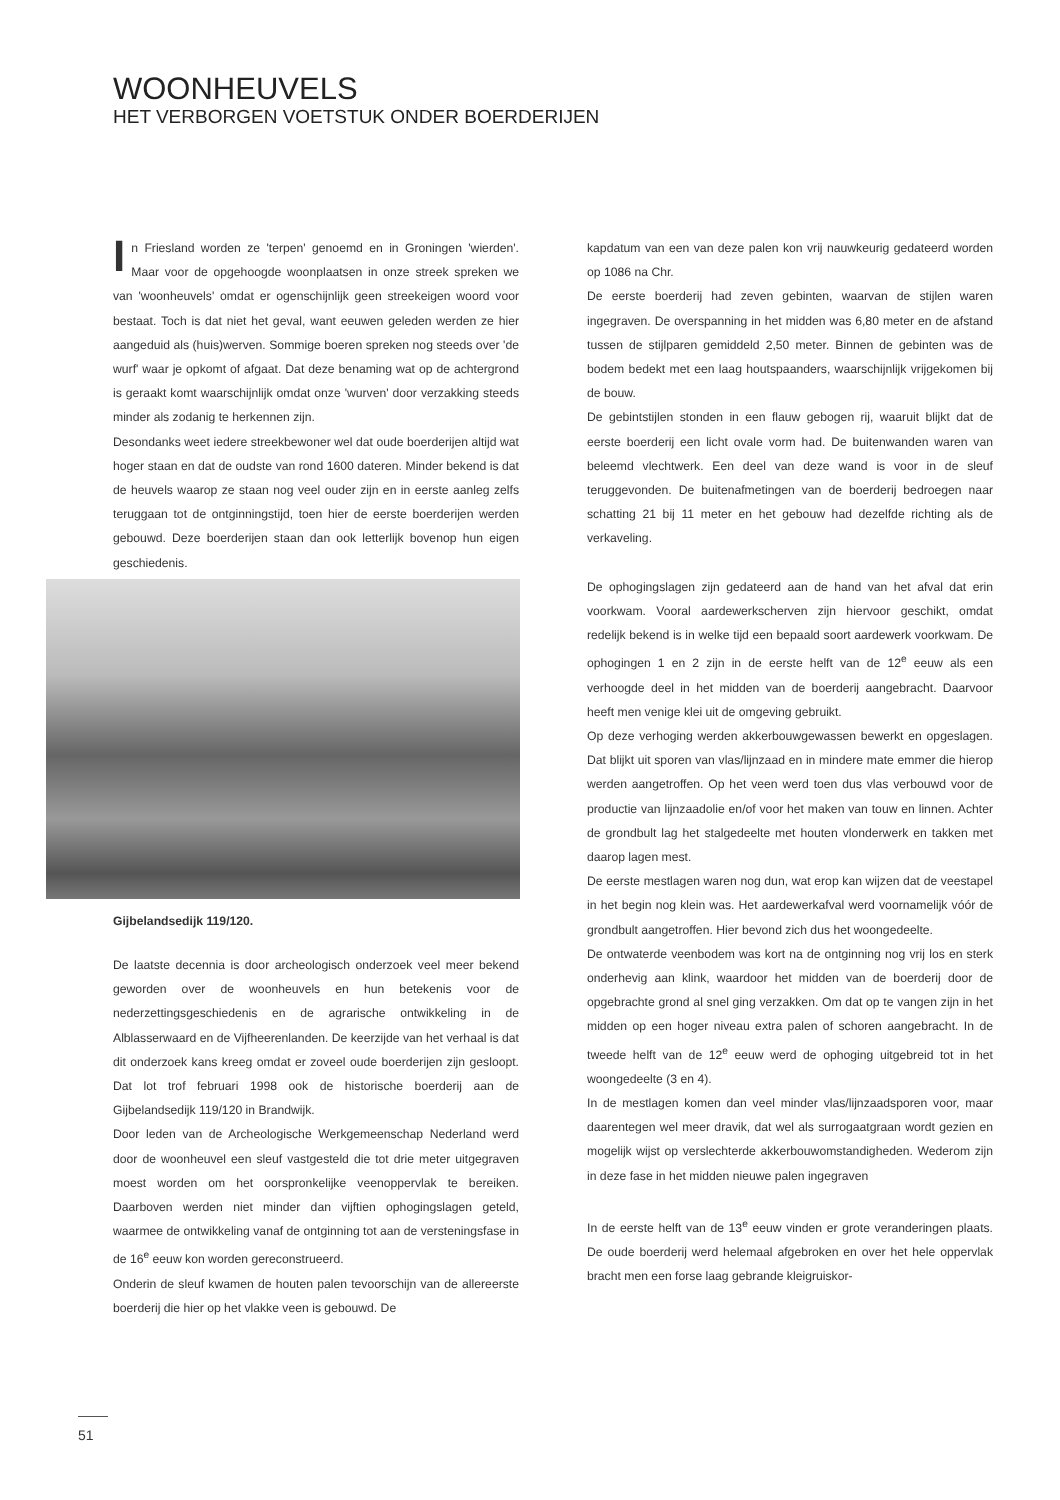WOONHEUVELS
HET VERBORGEN VOETSTUK ONDER BOERDERIJEN
In Friesland worden ze 'terpen' genoemd en in Groningen 'wierden'. Maar voor de opgehoogde woonplaatsen in onze streek spreken we van 'woonheuvels' omdat er ogenschijnlijk geen streekeigen woord voor bestaat. Toch is dat niet het geval, want eeuwen geleden werden ze hier aangeduid als (huis)werven. Sommige boeren spreken nog steeds over 'de wurf' waar je opkomt of afgaat. Dat deze benaming wat op de achtergrond is geraakt komt waarschijnlijk omdat onze 'wurven' door verzakking steeds minder als zodanig te herkennen zijn.
Desondanks weet iedere streekbewoner wel dat oude boerderijen altijd wat hoger staan en dat de oudste van rond 1600 dateren. Minder bekend is dat de heuvels waarop ze staan nog veel ouder zijn en in eerste aanleg zelfs teruggaan tot de ontginningstijd, toen hier de eerste boerderijen werden gebouwd. Deze boerderijen staan dan ook letterlijk bovenop hun eigen geschiedenis.
Gijbelandsedijk 119/120.
De laatste decennia is door archeologisch onderzoek veel meer bekend geworden over de woonheuvels en hun betekenis voor de nederzettingsgeschiedenis en de agrarische ontwikkeling in de Alblasserwaard en de Vijfheerenlanden. De keerzijde van het verhaal is dat dit onderzoek kans kreeg omdat er zoveel oude boerderijen zijn gesloopt. Dat lot trof februari 1998 ook de historische boerderij aan de Gijbelandsedijk 119/120 in Brandwijk.
Door leden van de Archeologische Werkgemeenschap Nederland werd door de woonheuvel een sleuf vastgesteld die tot drie meter uitgegraven moest worden om het oorspronkelijke veenoppervlak te bereiken. Daarboven werden niet minder dan vijftien ophogingslagen geteld, waarmee de ontwikkeling vanaf de ontginning tot aan de versteningsfase in de 16<sup>e</sup> eeuw kon worden gereconstrueerd.
Onderin de sleuf kwamen de houten palen tevoorschijn van de allereerste boerderij die hier op het vlakke veen is gebouwd. De
kapdatum van een van deze palen kon vrij nauwkeurig gedateerd worden op 1086 na Chr.
De eerste boerderij had zeven gebinten, waarvan de stijlen waren ingegraven. De overspanning in het midden was 6,80 meter en de afstand tussen de stijlparen gemiddeld 2,50 meter. Binnen de gebinten was de bodem bedekt met een laag houtspaanders, waarschijnlijk vrijgekomen bij de bouw.
De gebintstijlen stonden in een flauw gebogen rij, waaruit blijkt dat de eerste boerderij een licht ovale vorm had. De buitenwanden waren van beleemd vlechtwerk. Een deel van deze wand is voor in de sleuf teruggevonden. De buitenafmetingen van de boerderij bedroegen naar schatting 21 bij 11 meter en het gebouw had dezelfde richting als de verkaveling.
De ophogingslagen zijn gedateerd aan de hand van het afval dat erin voorkwam. Vooral aardewerkscherven zijn hiervoor geschikt, omdat redelijk bekend is in welke tijd een bepaald soort aardewerk voorkwam. De ophogingen 1 en 2 zijn in de eerste helft van de 12<sup>e</sup> eeuw als een verhoogde deel in het midden van de boerderij aangebracht. Daarvoor heeft men venige klei uit de omgeving gebruikt.
Op deze verhoging werden akkerbouwgewassen bewerkt en opgeslagen. Dat blijkt uit sporen van vlas/lijnzaad en in mindere mate emmer die hierop werden aangetroffen. Op het veen werd toen dus vlas verbouwd voor de productie van lijnzaadolie en/of voor het maken van touw en linnen. Achter de grondbult lag het stalgedeelte met houten vlonderwerk en takken met daarop lagen mest.
De eerste mestlagen waren nog dun, wat erop kan wijzen dat de veestapel in het begin nog klein was. Het aardewerkafval werd voornamelijk vóór de grondbult aangetroffen. Hier bevond zich dus het woongedeelte.
De ontwaterde veenbodem was kort na de ontginning nog vrij los en sterk onderhevig aan klink, waardoor het midden van de boerderij door de opgebrachte grond al snel ging verzakken. Om dat op te vangen zijn in het midden op een hoger niveau extra palen of schoren aangebracht. In de tweede helft van de 12<sup>e</sup> eeuw werd de ophoging uitgebreid tot in het woongedeelte (3 en 4).
In de mestlagen komen dan veel minder vlas/lijnzaadsporen voor, maar daarentegen wel meer dravik, dat wel als surrogaatgraan wordt gezien en mogelijk wijst op verslechterde akkerbouwomstandigheden. Wederom zijn in deze fase in het midden nieuwe palen ingegraven
In de eerste helft van de 13<sup>e</sup> eeuw vinden er grote veranderingen plaats. De oude boerderij werd helemaal afgebroken en over het hele oppervlak bracht men een forse laag gebrande kleigruiskor-
51